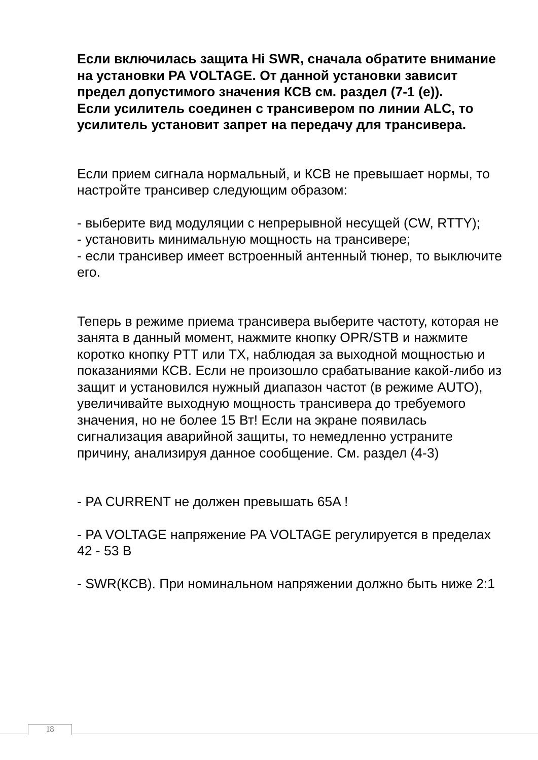Если включилась защита Hi SWR, сначала обратите внимание на установки PA VOLTAGE. От данной установки зависит предел допустимого значения КСВ см. раздел (7-1 (e)).
Если усилитель соединен с трансивером по линии ALC, то усилитель установит запрет на передачу для трансивера.
Если прием сигнала нормальный, и КСВ не превышает нормы, то настройте трансивер следующим образом:
- выберите вид модуляции с непрерывной несущей (CW, RTTY);
- установить минимальную мощность на трансивере;
- если трансивер имеет встроенный антенный тюнер, то выключите его.
Теперь в режиме приема трансивера выберите частоту, которая не занята в данный момент, нажмите кнопку OPR/STB и нажмите коротко кнопку PTT или TX, наблюдая за выходной мощностью и показаниями КСВ. Если не произошло срабатывание какой-либо из защит и установился нужный диапазон частот (в режиме AUTO), увеличивайте выходную мощность трансивера до требуемого значения, но не более 15 Вт! Если на экране появилась сигнализация аварийной защиты, то немедленно устраните причину, анализируя данное сообщение. См. раздел (4-3)
- PA CURRENT не должен превышать 65A !
- PA VOLTAGE напряжение PA VOLTAGE регулируется в пределах 42 - 53 В
- SWR(КСВ). При номинальном напряжении должно быть ниже 2:1
18